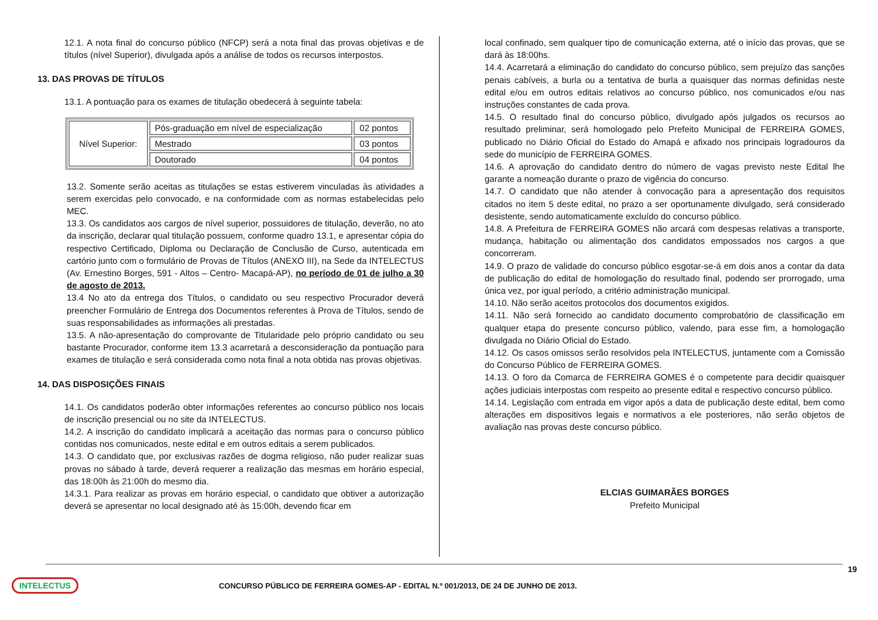12.1. A nota final do concurso público (NFCP) será a nota final das provas objetivas e de títulos (nível Superior), divulgada após a análise de todos os recursos interpostos.
13. DAS PROVAS DE TÍTULOS
13.1. A pontuação para os exames de titulação obedecerá à seguinte tabela:
| Nível Superior: | Pós-graduação em nível de especialização | 02 pontos |
| | Mestrado | 03 pontos |
| | Doutorado | 04 pontos |
13.2. Somente serão aceitas as titulações se estas estiverem vinculadas às atividades a serem exercidas pelo convocado, e na conformidade com as normas estabelecidas pelo MEC.
13.3. Os candidatos aos cargos de nível superior, possuidores de titulação, deverão, no ato da inscrição, declarar qual titulação possuem, conforme quadro 13.1, e apresentar cópia do respectivo Certificado, Diploma ou Declaração de Conclusão de Curso, autenticada em cartório junto com o formulário de Provas de Títulos (ANEXO III), na Sede da INTELECTUS (Av. Ernestino Borges, 591 - Altos – Centro- Macapá-AP), no período de 01 de julho a 30 de agosto de 2013.
13.4 No ato da entrega dos Títulos, o candidato ou seu respectivo Procurador deverá preencher Formulário de Entrega dos Documentos referentes à Prova de Títulos, sendo de suas responsabilidades as informações ali prestadas.
13.5. A não-apresentação do comprovante de Titularidade pelo próprio candidato ou seu bastante Procurador, conforme item 13.3 acarretará a desconsideração da pontuação para exames de titulação e será considerada como nota final a nota obtida nas provas objetivas.
14. DAS DISPOSIÇÕES FINAIS
14.1. Os candidatos poderão obter informações referentes ao concurso público nos locais de inscrição presencial ou no site da INTELECTUS.
14.2. A inscrição do candidato implicará a aceitação das normas para o concurso público contidas nos comunicados, neste edital e em outros editais a serem publicados.
14.3. O candidato que, por exclusivas razões de dogma religioso, não puder realizar suas provas no sábado à tarde, deverá requerer a realização das mesmas em horário especial, das 18:00h às 21:00h do mesmo dia.
14.3.1. Para realizar as provas em horário especial, o candidato que obtiver a autorização deverá se apresentar no local designado até às 15:00h, devendo ficar em
local confinado, sem qualquer tipo de comunicação externa, até o início das provas, que se dará às 18:00hs.
14.4. Acarretará a eliminação do candidato do concurso público, sem prejuízo das sanções penais cabíveis, a burla ou a tentativa de burla a quaisquer das normas definidas neste edital e/ou em outros editais relativos ao concurso público, nos comunicados e/ou nas instruções constantes de cada prova.
14.5. O resultado final do concurso público, divulgado após julgados os recursos ao resultado preliminar, será homologado pelo Prefeito Municipal de FERREIRA GOMES, publicado no Diário Oficial do Estado do Amapá e afixado nos principais logradouros da sede do município de FERREIRA GOMES.
14.6. A aprovação do candidato dentro do número de vagas previsto neste Edital lhe garante a nomeação durante o prazo de vigência do concurso.
14.7. O candidato que não atender à convocação para a apresentação dos requisitos citados no item 5 deste edital, no prazo a ser oportunamente divulgado, será considerado desistente, sendo automaticamente excluído do concurso público.
14.8. A Prefeitura de FERREIRA GOMES não arcará com despesas relativas a transporte, mudança, habitação ou alimentação dos candidatos empossados nos cargos a que concorreram.
14.9. O prazo de validade do concurso público esgotar-se-á em dois anos a contar da data de publicação do edital de homologação do resultado final, podendo ser prorrogado, uma única vez, por igual período, a critério administração municipal.
14.10. Não serão aceitos protocolos dos documentos exigidos.
14.11. Não será fornecido ao candidato documento comprobatório de classificação em qualquer etapa do presente concurso público, valendo, para esse fim, a homologação divulgada no Diário Oficial do Estado.
14.12. Os casos omissos serão resolvidos pela INTELECTUS, juntamente com a Comissão do Concurso Público de FERREIRA GOMES.
14.13. O foro da Comarca de FERREIRA GOMES é o competente para decidir quaisquer ações judiciais interpostas com respeito ao presente edital e respectivo concurso público.
14.14. Legislação com entrada em vigor após a data de publicação deste edital, bem como alterações em dispositivos legais e normativos a ele posteriores, não serão objetos de avaliação nas provas deste concurso público.
ELCIAS GUIMARÃES BORGES
Prefeito Municipal
19
INTELECTUS CONCURSO PÚBLICO DE FERREIRA GOMES-AP - EDITAL N.º 001/2013, DE 24 DE JUNHO DE 2013.